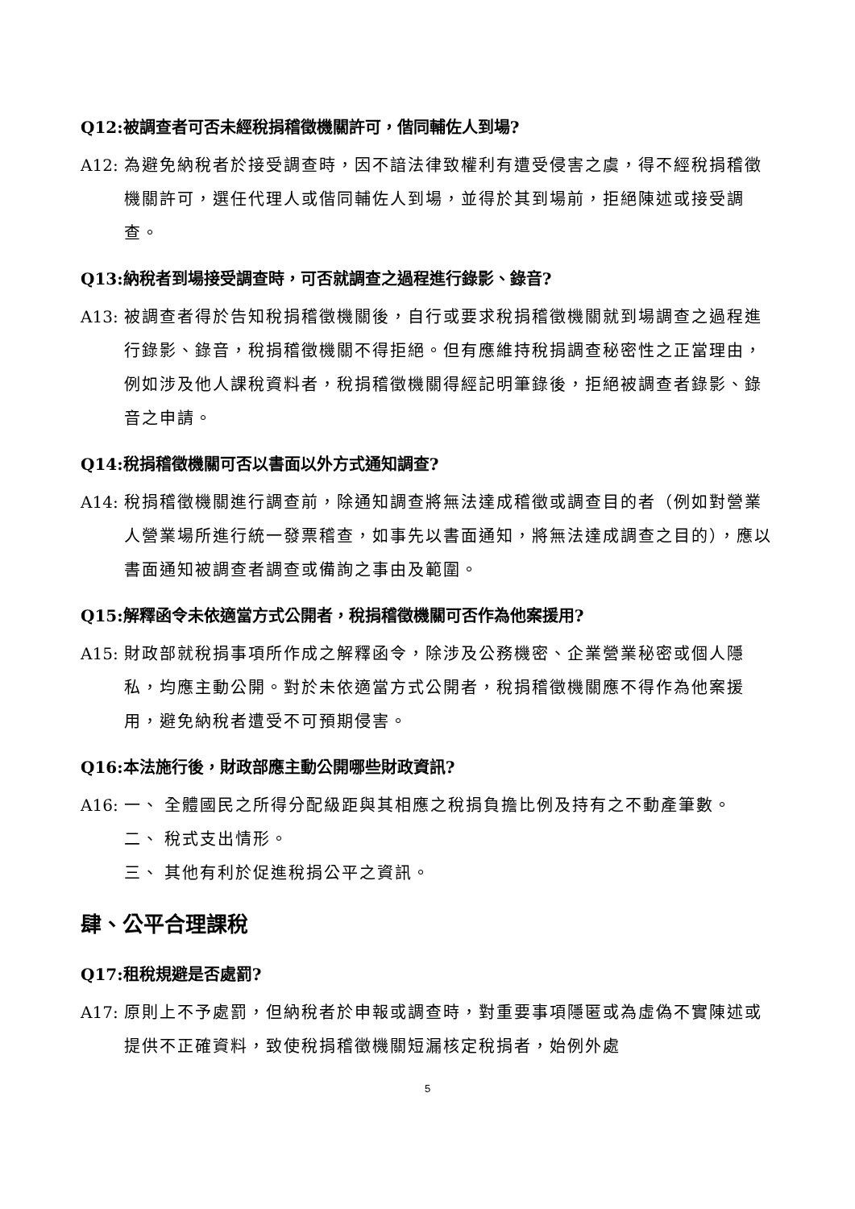Q12:被調查者可否未經稅捐稽徵機關許可，偕同輔佐人到場?
A12: 為避免納稅者於接受調查時，因不諳法律致權利有遭受侵害之虞，得不經稅捐稽徵機關許可，選任代理人或偕同輔佐人到場，並得於其到場前，拒絕陳述或接受調查。
Q13:納稅者到場接受調查時，可否就調查之過程進行錄影、錄音?
A13: 被調查者得於告知稅捐稽徵機關後，自行或要求稅捐稽徵機關就到場調查之過程進行錄影、錄音，稅捐稽徵機關不得拒絕。但有應維持稅捐調查秘密性之正當理由，例如涉及他人課稅資料者，稅捐稽徵機關得經記明筆錄後，拒絕被調查者錄影、錄音之申請。
Q14:稅捐稽徵機關可否以書面以外方式通知調查?
A14: 稅捐稽徵機關進行調查前，除通知調查將無法達成稽徵或調查目的者（例如對營業人營業場所進行統一發票稽查，如事先以書面通知，將無法達成調查之目的），應以書面通知被調查者調查或備詢之事由及範圍。
Q15:解釋函令未依適當方式公開者，稅捐稽徵機關可否作為他案援用?
A15: 財政部就稅捐事項所作成之解釋函令，除涉及公務機密、企業營業秘密或個人隱私，均應主動公開。對於未依適當方式公開者，稅捐稽徵機關應不得作為他案援用，避免納稅者遭受不可預期侵害。
Q16:本法施行後，財政部應主動公開哪些財政資訊?
A16: 一、 全體國民之所得分配級距與其相應之稅捐負擔比例及持有之不動產筆數。
二、 稅式支出情形。
三、 其他有利於促進稅捐公平之資訊。
肆、公平合理課稅
Q17:租稅規避是否處罰?
A17: 原則上不予處罰，但納稅者於申報或調查時，對重要事項隱匿或為虛偽不實陳述或提供不正確資料，致使稅捐稽徵機關短漏核定稅捐者，始例外處
5